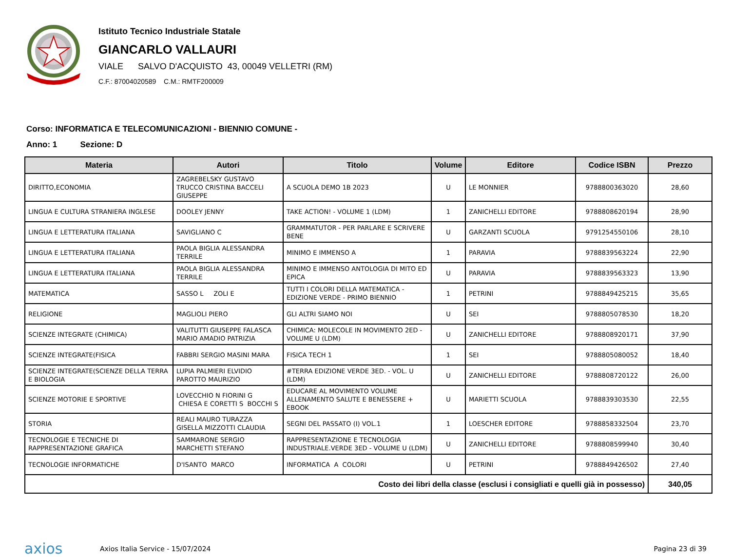Istituto Tecnico Industriale Statale
GIANCARLO VALLAURI
VIALE SALVO D'ACQUISTO 43, 00049 VELLETRI (RM)
C.F.: 87004020589 C.M.: RMTF200009
Corso: INFORMATICA E TELECOMUNICAZIONI - BIENNIO COMUNE -
Anno: 1 Sezione: D
| Materia | Autori | Titolo | Volume | Editore | Codice ISBN | Prezzo |
| --- | --- | --- | --- | --- | --- | --- |
| DIRITTO,ECONOMIA | ZAGREBELSKY GUSTAVO TRUCCO CRISTINA BACCELI GIUSEPPE | A SCUOLA DEMO 1B 2023 | U | LE MONNIER | 9788800363020 | 28,60 |
| LINGUA E CULTURA STRANIERA INGLESE | DOOLEY JENNY | TAKE ACTION! - VOLUME 1 (LDM) | 1 | ZANICHELLI EDITORE | 9788808620194 | 28,90 |
| LINGUA E LETTERATURA ITALIANA | SAVIGLIANO C | GRAMMATUTOR - PER PARLARE E SCRIVERE BENE | U | GARZANTI SCUOLA | 9791254550106 | 28,10 |
| LINGUA E LETTERATURA ITALIANA | PAOLA BIGLIA ALESSANDRA TERRILE | MINIMO E IMMENSO A | 1 | PARAVIA | 9788839563224 | 22,90 |
| LINGUA E LETTERATURA ITALIANA | PAOLA BIGLIA ALESSANDRA TERRILE | MINIMO E IMMENSO ANTOLOGIA DI MITO ED EPICA | U | PARAVIA | 9788839563323 | 13,90 |
| MATEMATICA | SASSO L ZOLI E | TUTTI I COLORI DELLA MATEMATICA - EDIZIONE VERDE - PRIMO BIENNIO | 1 | PETRINI | 9788849425215 | 35,65 |
| RELIGIONE | MAGLIOLI PIERO | GLI ALTRI SIAMO NOI | U | SEI | 9788805078530 | 18,20 |
| SCIENZE INTEGRATE (CHIMICA) | VALITUTTI GIUSEPPE FALASCA MARIO AMADIO PATRIZIA | CHIMICA: MOLECOLE IN MOVIMENTO 2ED - VOLUME U (LDM) | U | ZANICHELLI EDITORE | 9788808920171 | 37,90 |
| SCIENZE INTEGRATE(FISICA | FABBRI SERGIO MASINI MARA | FISICA TECH 1 | 1 | SEI | 9788805080052 | 18,40 |
| SCIENZE INTEGRATE(SCIENZE DELLA TERRA E BIOLOGIA | LUPIA PALMIERI ELVIDIO PAROTTO MAURIZIO | #TERRA EDIZIONE VERDE 3ED. - VOL. U (LDM) | U | ZANICHELLI EDITORE | 9788808720122 | 26,00 |
| SCIENZE MOTORIE E SPORTIVE | LOVECCHIO N FIORINI G CHIESA E CORETTI S BOCCHI S | EDUCARE AL MOVIMENTO VOLUME ALLENAMENTO SALUTE E BENESSERE + EBOOK | U | MARIETTI SCUOLA | 9788839303530 | 22,55 |
| STORIA | REALI MAURO TURAZZA GISELLA MIZZOTTI CLAUDIA | SEGNI DEL PASSATO (I) VOL.1 | 1 | LOESCHER EDITORE | 9788858332504 | 23,70 |
| TECNOLOGIE E TECNICHE DI RAPPRESENTAZIONE GRAFICA | SAMMARONE SERGIO MARCHETTI STEFANO | RAPPRESENTAZIONE E TECNOLOGIA INDUSTRIALE.VERDE 3ED - VOLUME U (LDM) | U | ZANICHELLI EDITORE | 9788808599940 | 30,40 |
| TECNOLOGIE INFORMATICHE | D'ISANTO MARCO | INFORMATICA A COLORI | U | PETRINI | 9788849426502 | 27,40 |
| Costo dei libri della classe (esclusi i consigliati e quelli già in possesso) | | | | | | 340,05 |
axios
Axios Italia Service - 15/07/2024
Pagina 23 di 39